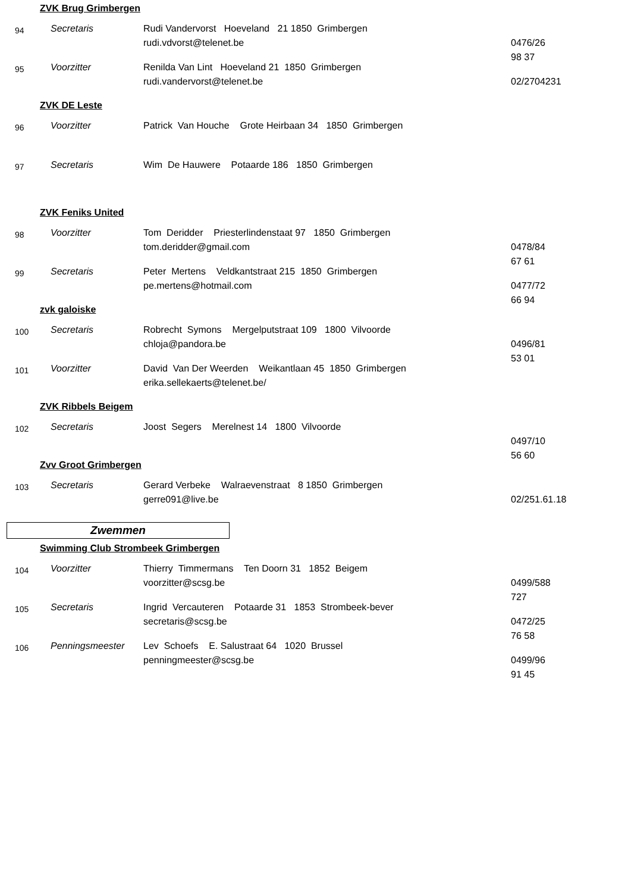ZVK Brug Grimbergen
94
Secretaris Rudi Vandervorst Hoeveland 21 1850 Grimbergen
rudi.vdvorst@telenet.be 0476/26 98 37
95
Voorzitter Renilda Van Lint Hoeveland 21 1850 Grimbergen
rudi.vandervorst@telenet.be 02/2704231
ZVK DE Leste
96
Voorzitter Patrick Van Houche Grote Heirbaan 34 1850 Grimbergen
97
Secretaris Wim De Hauwere Potaarde 186 1850 Grimbergen
ZVK Feniks United
98
Voorzitter Tom Deridder Priesterlindenstaat 97 1850 Grimbergen
tom.deridder@gmail.com 0478/84 67 61
99
Secretaris Peter Mertens Veldkantstraat 215 1850 Grimbergen
pe.mertens@hotmail.com 0477/72 66 94
zvk galoiske
100
Secretaris Robrecht Symons Mergelputstraat 109 1800 Vilvoorde
chloja@pandora.be 0496/81 53 01
101
Voorzitter David Van Der Weerden Weikantlaan 45 1850 Grimbergen
erika.sellekaerts@telenet.be/
ZVK Ribbels Beigem
102
Secretaris Joost Segers Merelnest 14 1800 Vilvoorde
0497/10 56 60
Zvv Groot Grimbergen
103
Secretaris Gerard Verbeke Walraevenstraat 8 1850 Grimbergen
gerre091@live.be 02/251.61.18
Zwemmen
Swimming Club Strombeek Grimbergen
104
Voorzitter Thierry Timmermans Ten Doorn 31 1852 Beigem
voorzitter@scsg.be 0499/588 727
105
Secretaris Ingrid Vercauteren Potaarde 31 1853 Strombeek-bever
secretaris@scsg.be 0472/25 76 58
106
Penningsmeester Lev Schoefs E. Salustraat 64 1020 Brussel
penningmeester@scsg.be 0499/96 91 45